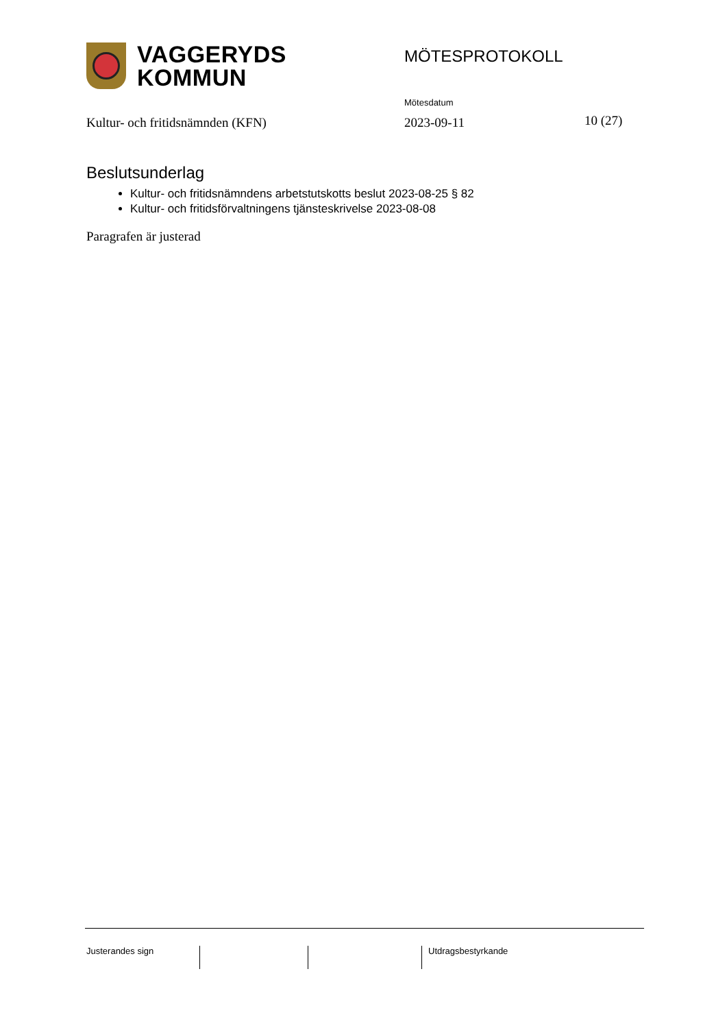VAGGERYDS
KOMMUN
MÖTESPROTOKOLL
Mötesdatum
Kultur- och fritidsnämnden (KFN)
2023-09-11 10 (27)
Beslutsunderlag
Kultur- och fritidsnämndens arbetstutskotts beslut 2023-08-25 § 82
Kultur- och fritidsförvaltningens tjänsteskrivelse 2023-08-08
Paragrafen är justerad
Justerandes sign Utdragsbestyrkande